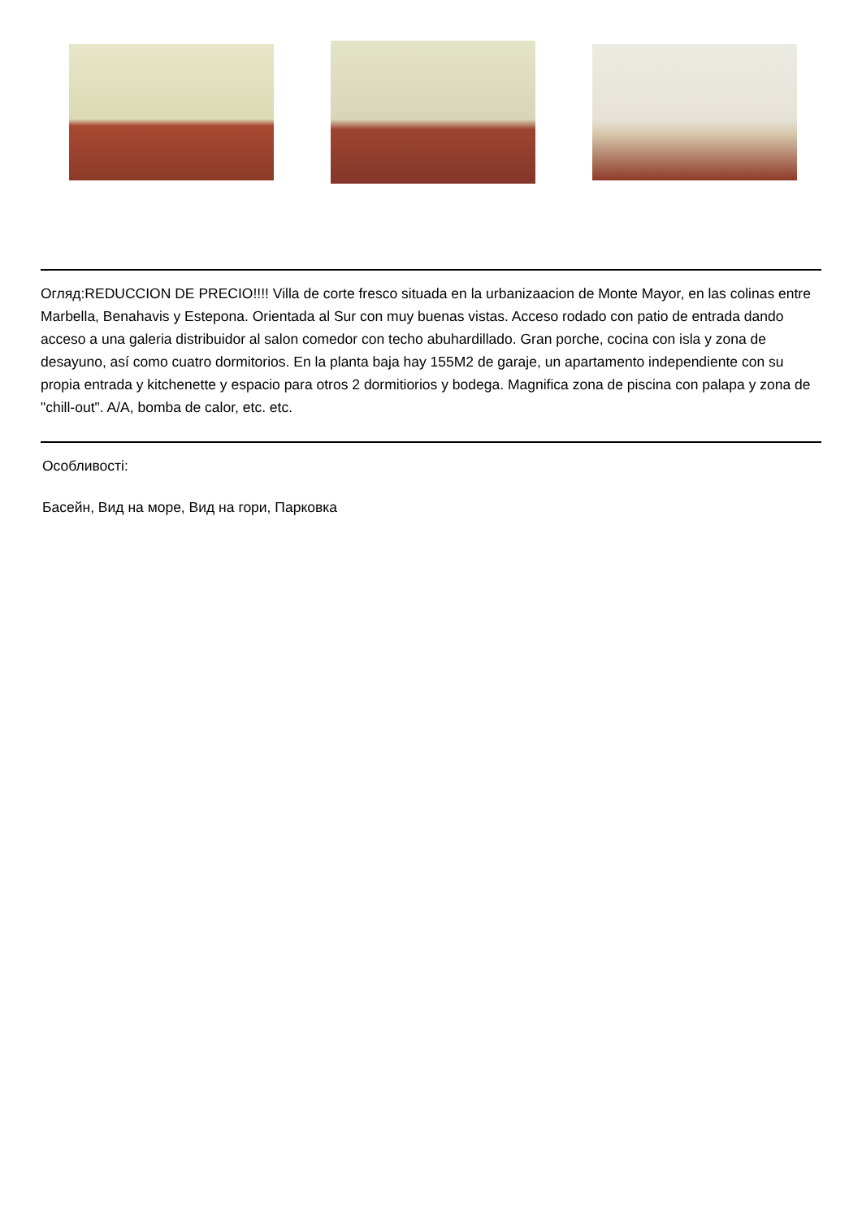Огляд:REDUCCION DE PRECIO!!!! Villa de corte fresco situada en la urbanizaacion de Monte Mayor, en las colinas entre Marbella, Benahavis y Estepona. Orientada al Sur con muy buenas vistas. Acceso rodado con patio de entrada dando acceso a una galeria distribuidor al salon comedor con techo abuhardillado. Gran porche, cocina con isla y zona de desayuno, así como cuatro dormitorios. En la planta baja hay 155M2 de garaje, un apartamento independiente con su propia entrada y kitchenette y espacio para otros 2 dormitiorios y bodega. Magnifica zona de piscina con palapa y zona de "chill-out". A/A, bomba de calor, etc. etc.
Особливості:
Басейн, Вид на море, Вид на гори, Парковка